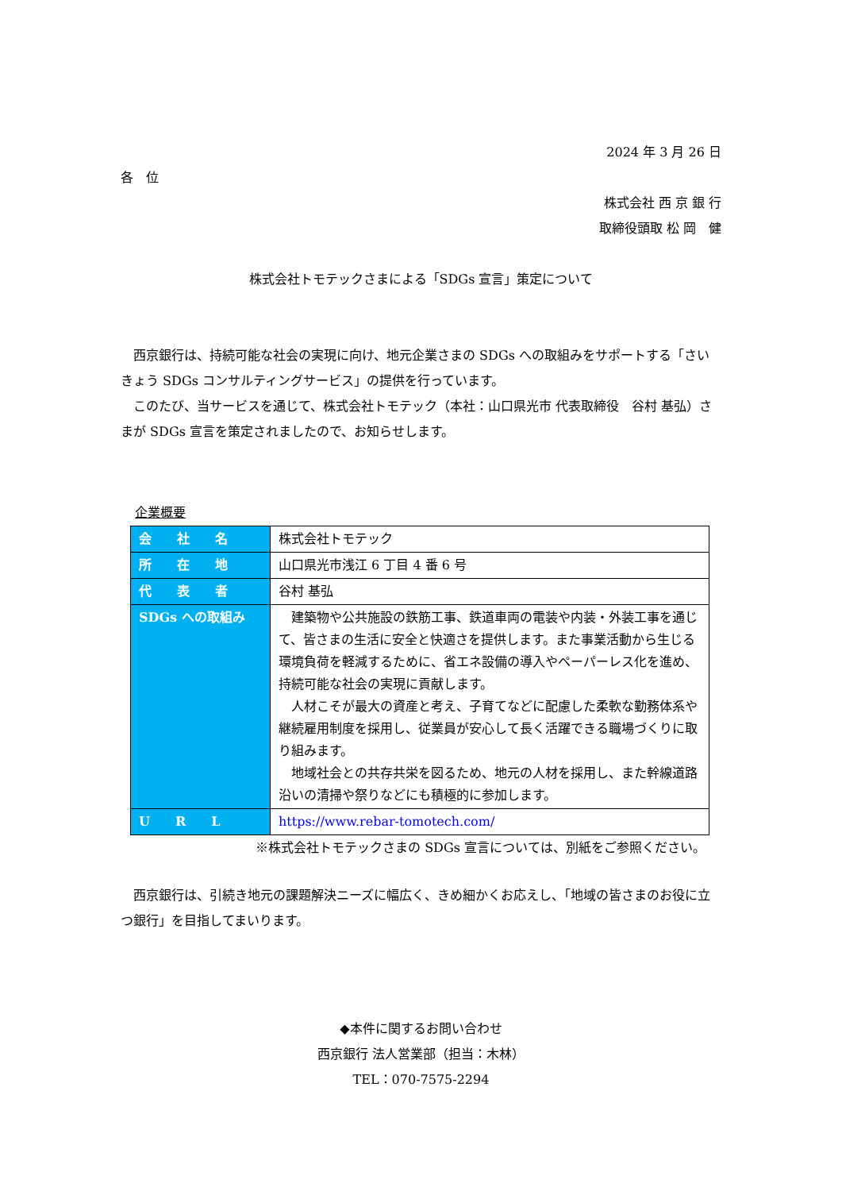2024 年 3 月 26 日
各　位
株式会社 西 京 銀 行
取締役頭取 松 岡　健
株式会社トモテックさまによる「SDGs 宣言」策定について
西京銀行は、持続可能な社会の実現に向け、地元企業さまの SDGs への取組みをサポートする「さいきょう SDGs コンサルティングサービス」の提供を行っています。
このたび、当サービスを通じて、株式会社トモテック（本社：山口県光市 代表取締役　谷村 基弘）さまが SDGs 宣言を策定されましたので、お知らせします。
企業概要
| 会 社 名 | 株式会社トモテック |
| 所 在 地 | 山口県光市浅江 6 丁目 4 番 6 号 |
| 代 表 者 | 谷村 基弘 |
| SDGs への取組み | 建築物や公共施設の鉄筋工事、鉄道車両の電装や内装・外装工事を通じて、皆さまの生活に安全と快適さを提供します。また事業活動から生じる環境負荷を軽減するために、省エネ設備の導入やペーパーレス化を進め、持続可能な社会の実現に貢献します。 人材こそが最大の資産と考え、子育てなどに配慮した柔軟な勤務体系や継続雇用制度を採用し、従業員が安心して長く活躍できる職場づくりに取り組みます。 地域社会との共存共栄を図るため、地元の人材を採用し、また幹線道路沿いの清掃や祭りなどにも積極的に参加します。 |
| U R L | https://www.rebar-tomotech.com/ |
※株式会社トモテックさまの SDGs 宣言については、別紙をご参照ください。
西京銀行は、引続き地元の課題解決ニーズに幅広く、きめ細かくお応えし、「地域の皆さまのお役に立つ銀行」を目指してまいります。
◆本件に関するお問い合わせ
西京銀行 法人営業部（担当：木林）
TEL：070-7575-2294